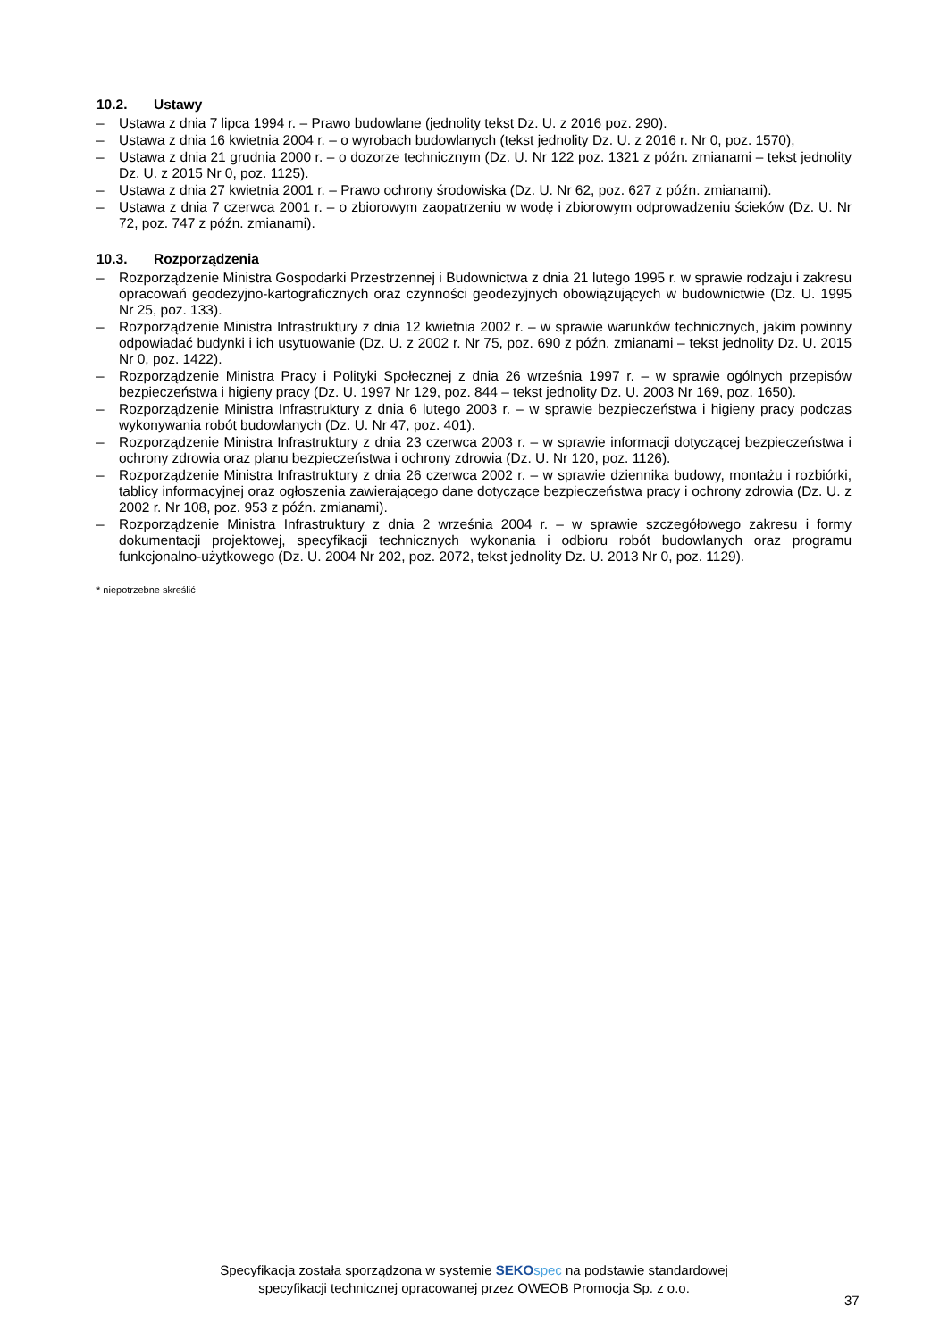10.2. Ustawy
– Ustawa z dnia 7 lipca 1994 r. – Prawo budowlane (jednolity tekst Dz. U. z 2016 poz. 290).
– Ustawa z dnia 16 kwietnia 2004 r. – o wyrobach budowlanych (tekst jednolity Dz. U. z 2016 r. Nr 0, poz. 1570),
– Ustawa z dnia 21 grudnia 2000 r. – o dozorze technicznym (Dz. U. Nr 122 poz. 1321 z późn. zmianami – tekst jednolity Dz. U. z 2015 Nr 0, poz. 1125).
– Ustawa z dnia 27 kwietnia 2001 r. – Prawo ochrony środowiska (Dz. U. Nr 62, poz. 627 z późn. zmianami).
– Ustawa z dnia 7 czerwca 2001 r. – o zbiorowym zaopatrzeniu w wodę i zbiorowym odprowadzeniu ścieków (Dz. U. Nr 72, poz. 747 z późn. zmianami).
10.3. Rozporządzenia
– Rozporządzenie Ministra Gospodarki Przestrzennej i Budownictwa z dnia 21 lutego 1995 r. w sprawie rodzaju i zakresu opracowań geodezyjno-kartograficznych oraz czynności geodezyjnych obowiązujących w budownictwie (Dz. U. 1995 Nr 25, poz. 133).
– Rozporządzenie Ministra Infrastruktury z dnia 12 kwietnia 2002 r. – w sprawie warunków technicznych, jakim powinny odpowiadać budynki i ich usytuowanie (Dz. U. z 2002 r. Nr 75, poz. 690 z późn. zmianami – tekst jednolity Dz. U. 2015 Nr 0, poz. 1422).
– Rozporządzenie Ministra Pracy i Polityki Społecznej z dnia 26 września 1997 r. – w sprawie ogólnych przepisów bezpieczeństwa i higieny pracy (Dz. U. 1997 Nr 129, poz. 844 – tekst jednolity Dz. U. 2003 Nr 169, poz. 1650).
– Rozporządzenie Ministra Infrastruktury z dnia 6 lutego 2003 r. – w sprawie bezpieczeństwa i higieny pracy podczas wykonywania robót budowlanych (Dz. U. Nr 47, poz. 401).
– Rozporządzenie Ministra Infrastruktury z dnia 23 czerwca 2003 r. – w sprawie informacji dotyczącej bezpieczeństwa i ochrony zdrowia oraz planu bezpieczeństwa i ochrony zdrowia (Dz. U. Nr 120, poz. 1126).
– Rozporządzenie Ministra Infrastruktury z dnia 26 czerwca 2002 r. – w sprawie dziennika budowy, montażu i rozbiórki, tablicy informacyjnej oraz ogłoszenia zawierającego dane dotyczące bezpieczeństwa pracy i ochrony zdrowia (Dz. U. z 2002 r. Nr 108, poz. 953 z późn. zmianami).
– Rozporządzenie Ministra Infrastruktury z dnia 2 września 2004 r. – w sprawie szczegółowego zakresu i formy dokumentacji projektowej, specyfikacji technicznych wykonania i odbioru robót budowlanych oraz programu funkcjonalno-użytkowego (Dz. U. 2004 Nr 202, poz. 2072, tekst jednolity Dz. U. 2013 Nr 0, poz. 1129).
* niepotrzebne skreślić
Specyfikacja została sporządzona w systemie SEKO spec na podstawie standardowej
specyfikacji technicznej opracowanej przez OWEOB Promocja Sp. z o.o.
37